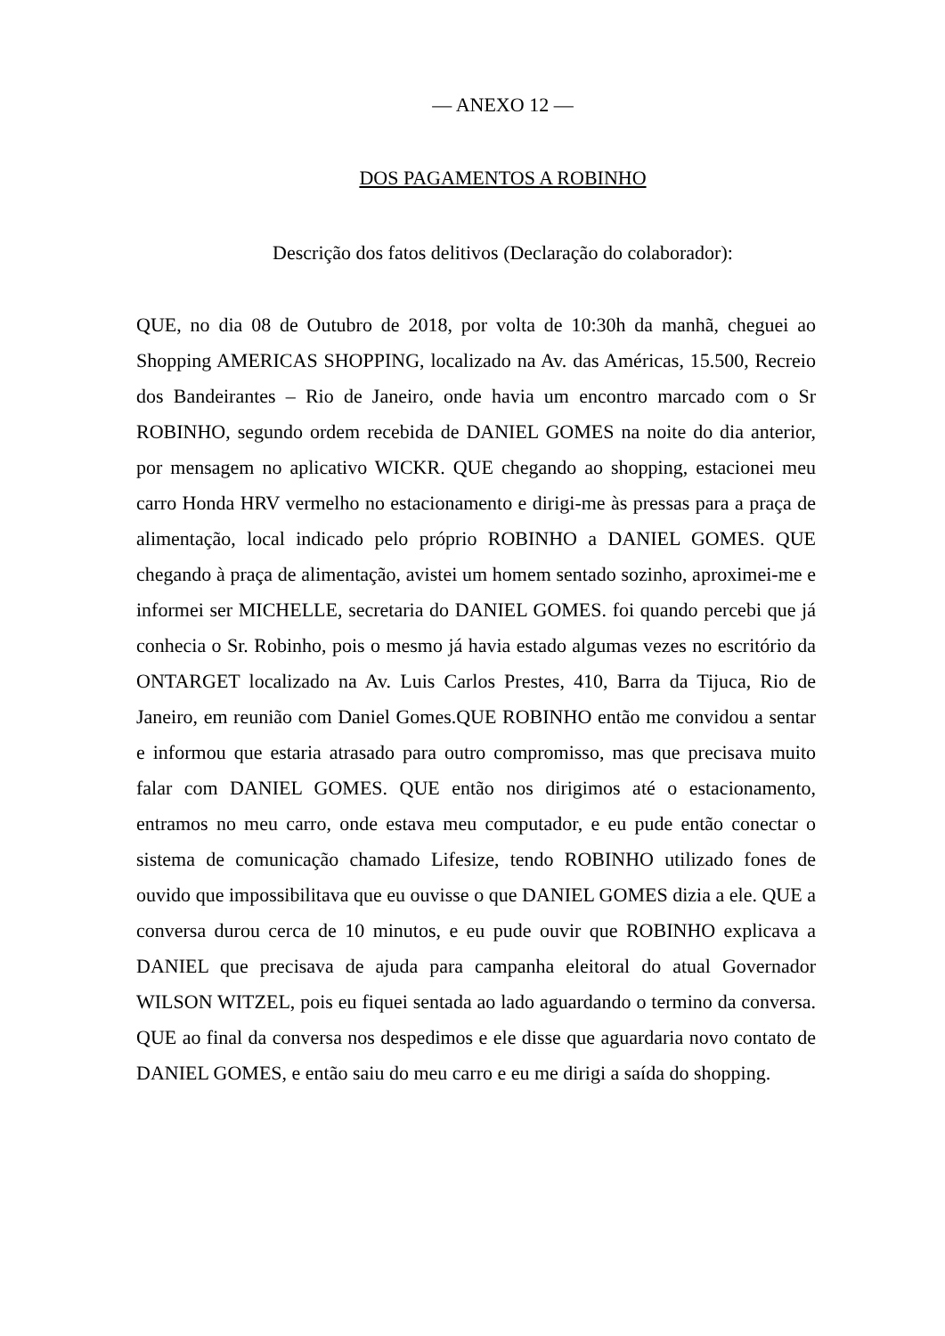— ANEXO 12 —
DOS PAGAMENTOS A ROBINHO
Descrição dos fatos delitivos (Declaração do colaborador):
QUE, no dia 08 de Outubro de 2018, por volta de 10:30h da manhã, cheguei ao Shopping AMERICAS SHOPPING, localizado na Av. das Américas, 15.500, Recreio dos Bandeirantes – Rio de Janeiro, onde havia um encontro marcado com o Sr ROBINHO, segundo ordem recebida de DANIEL GOMES na noite do dia anterior, por mensagem no aplicativo WICKR. QUE chegando ao shopping, estacionei meu carro Honda HRV vermelho no estacionamento e dirigi-me às pressas para a praça de alimentação, local indicado pelo próprio ROBINHO a DANIEL GOMES. QUE chegando à praça de alimentação, avistei um homem sentado sozinho, aproximei-me e informei ser MICHELLE, secretaria do DANIEL GOMES. foi quando percebi que já conhecia o Sr. Robinho, pois o mesmo já havia estado algumas vezes no escritório da ONTARGET localizado na Av. Luis Carlos Prestes, 410, Barra da Tijuca, Rio de Janeiro, em reunião com Daniel Gomes.QUE ROBINHO então me convidou a sentar e informou que estaria atrasado para outro compromisso, mas que precisava muito falar com DANIEL GOMES. QUE então nos dirigimos até o estacionamento, entramos no meu carro, onde estava meu computador, e eu pude então conectar o sistema de comunicação chamado Lifesize, tendo ROBINHO utilizado fones de ouvido que impossibilitava que eu ouvisse o que DANIEL GOMES dizia a ele. QUE a conversa durou cerca de 10 minutos, e eu pude ouvir que ROBINHO explicava a DANIEL que precisava de ajuda para campanha eleitoral do atual Governador WILSON WITZEL, pois eu fiquei sentada ao lado aguardando o termino da conversa. QUE ao final da conversa nos despedimos e ele disse que aguardaria novo contato de DANIEL GOMES, e então saiu do meu carro e eu me dirigi a saída do shopping.